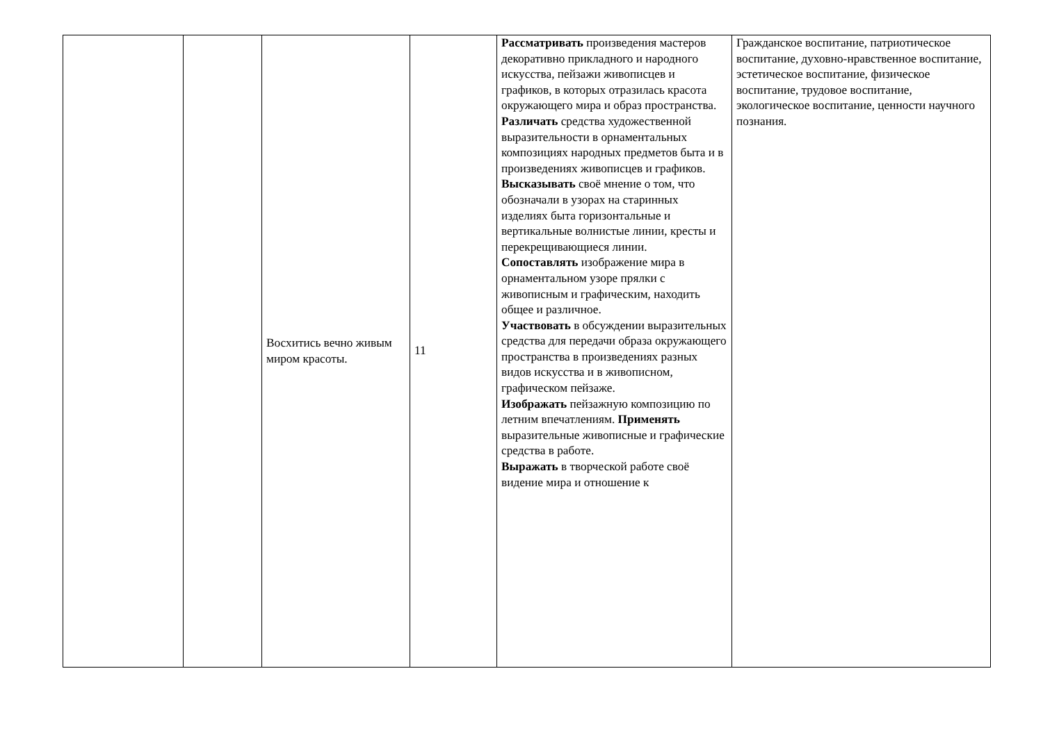| | | Восхитись вечно живым миром красоты. | 11 | Рассматривать произведения мастеров декоративно прикладного и народного искусства, пейзажи живописцев и графиков, в которых отразилась красота окружающего мира и образ пространства. Различать средства художественной выразительности в орнаментальных композициях народных предметов быта и в произведениях живописцев и графиков. Высказывать своё мнение о том, что обозначали в узорах на старинных изделиях быта горизонтальные и вертикальные волнистые линии, кресты и перекрещивающиеся линии. Сопоставлять изображение мира в орнаментальном узоре прялки с живописным и графическим, находить общее и различное. Участвовать в обсуждении выразительных средства для передачи образа окружающего пространства в произведениях разных видов искусства и в живописном, графическом пейзаже. Изображать пейзажную композицию по летним впечатлениям. Применять выразительные живописные и графические средства в работе. Выражать в творческой работе своё видение мира и отношение к | Гражданское воспитание, патриотическое воспитание, духовно-нравственное воспитание, эстетическое воспитание, физическое воспитание, трудовое воспитание, экологическое воспитание, ценности научного познания. |